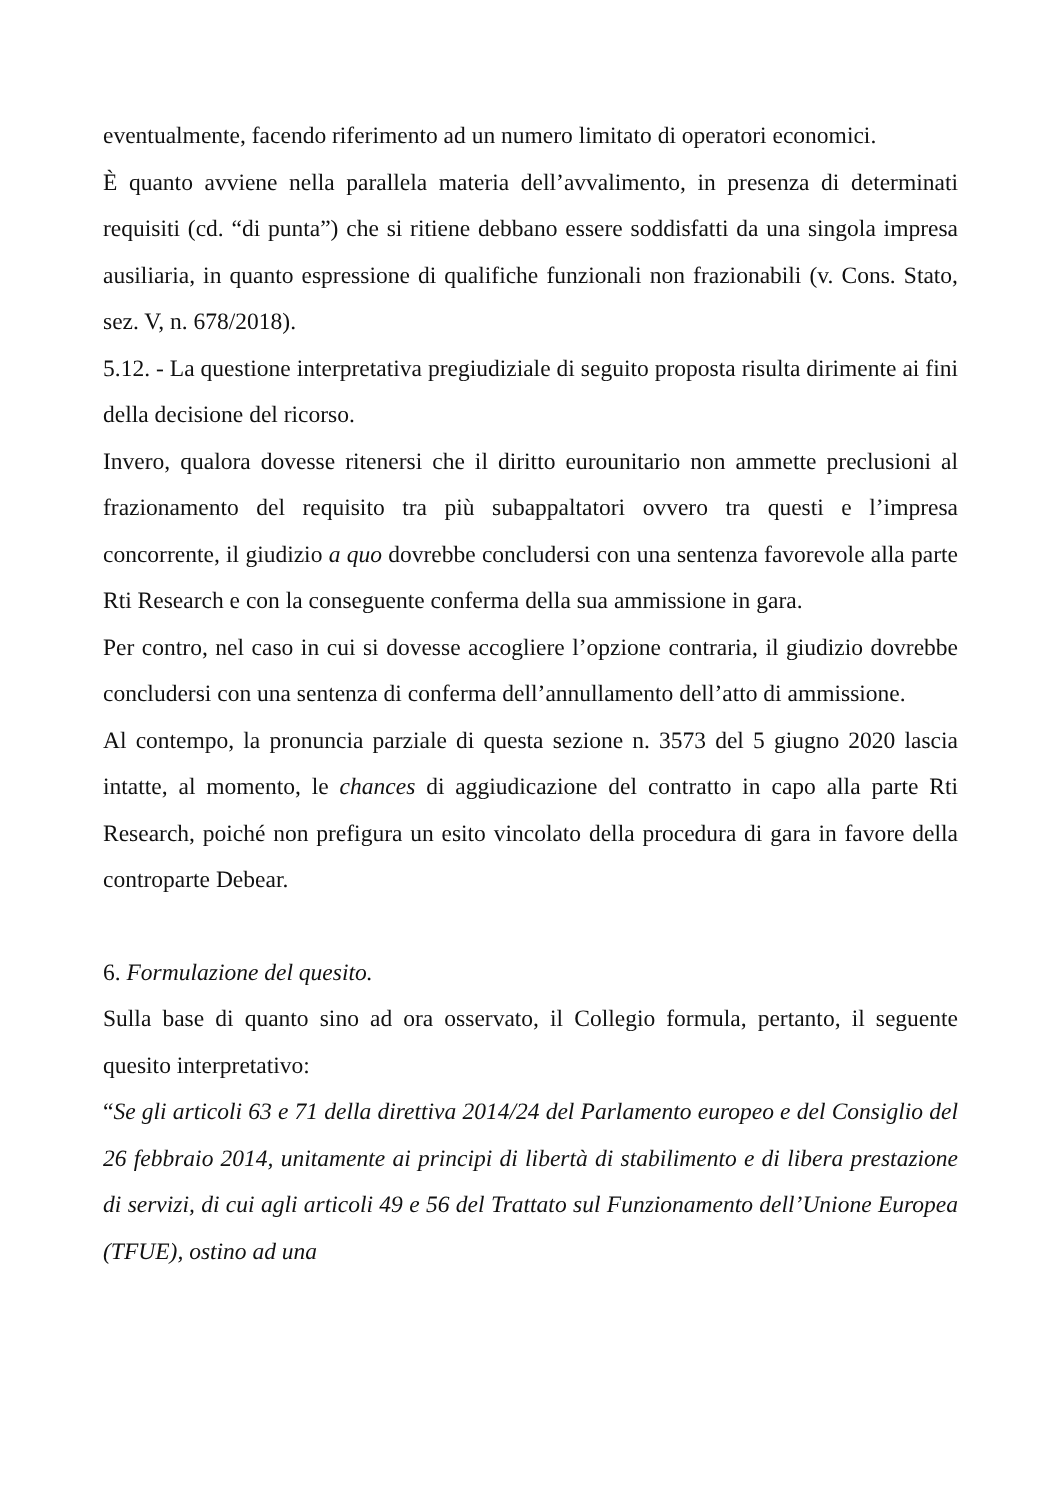eventualmente, facendo riferimento ad un numero limitato di operatori economici.
È quanto avviene nella parallela materia dell’avvalimento, in presenza di determinati requisiti (cd. “di punta”) che si ritiene debbano essere soddisfatti da una singola impresa ausiliaria, in quanto espressione di qualifiche funzionali non frazionabili (v. Cons. Stato, sez. V, n. 678/2018).
5.12. - La questione interpretativa pregiudiziale di seguito proposta risulta dirimente ai fini della decisione del ricorso.
Invero, qualora dovesse ritenersi che il diritto eurounitario non ammette preclusioni al frazionamento del requisito tra più subappaltatori ovvero tra questi e l’impresa concorrente, il giudizio a quo dovrebbe concludersi con una sentenza favorevole alla parte Rti Research e con la conseguente conferma della sua ammissione in gara.
Per contro, nel caso in cui si dovesse accogliere l’opzione contraria, il giudizio dovrebbe concludersi con una sentenza di conferma dell’annullamento dell’atto di ammissione.
Al contempo, la pronuncia parziale di questa sezione n. 3573 del 5 giugno 2020 lascia intatte, al momento, le chances di aggiudicazione del contratto in capo alla parte Rti Research, poiché non prefigura un esito vincolato della procedura di gara in favore della controparte Debear.
6. Formulazione del quesito.
Sulla base di quanto sino ad ora osservato, il Collegio formula, pertanto, il seguente quesito interpretativo:
“Se gli articoli 63 e 71 della direttiva 2014/24 del Parlamento europeo e del Consiglio del 26 febbraio 2014, unitamente ai principi di libertà di stabilimento e di libera prestazione di servizi, di cui agli articoli 49 e 56 del Trattato sul Funzionamento dell’Unione Europea (TFUE), ostino ad una